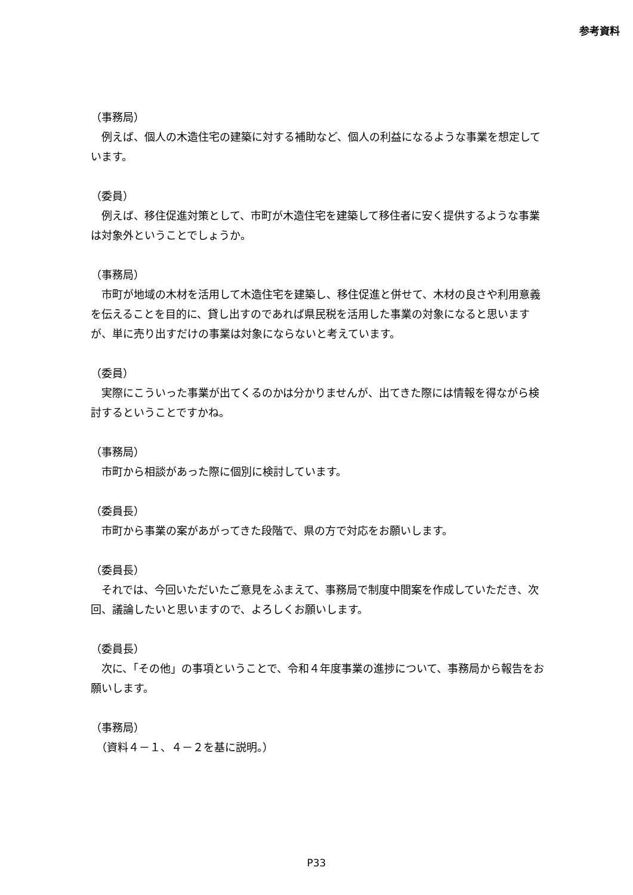参考資料
（事務局）
　例えば、個人の木造住宅の建築に対する補助など、個人の利益になるような事業を想定しています。
（委員）
　例えば、移住促進対策として、市町が木造住宅を建築して移住者に安く提供するような事業は対象外ということでしょうか。
（事務局）
　市町が地域の木材を活用して木造住宅を建築し、移住促進と併せて、木材の良さや利用意義を伝えることを目的に、貸し出すのであれば県民税を活用した事業の対象になると思いますが、単に売り出すだけの事業は対象にならないと考えています。
（委員）
　実際にこういった事業が出てくるのかは分かりませんが、出てきた際には情報を得ながら検討するということですかね。
（事務局）
　市町から相談があった際に個別に検討しています。
（委員長）
　市町から事業の案があがってきた段階で、県の方で対応をお願いします。
（委員長）
　それでは、今回いただいたご意見をふまえて、事務局で制度中間案を作成していただき、次回、議論したいと思いますので、よろしくお願いします。
（委員長）
　次に、「その他」の事項ということで、令和４年度事業の進捗について、事務局から報告をお願いします。
（事務局）
　（資料４－１、４－２を基に説明。）
P33